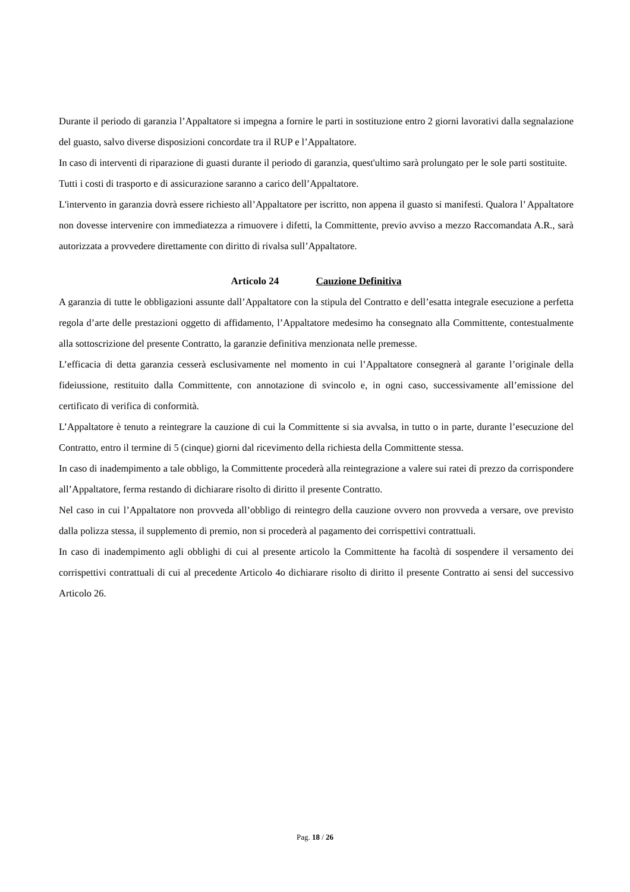Durante il periodo di garanzia l’Appaltatore si impegna a fornire le parti in sostituzione entro 2 giorni lavorativi dalla segnalazione del guasto, salvo diverse disposizioni concordate tra il RUP e l’Appaltatore.
In caso di interventi di riparazione di guasti durante il periodo di garanzia, quest'ultimo sarà prolungato per le sole parti sostituite.
Tutti i costi di trasporto e di assicurazione saranno a carico dell’Appaltatore.
L'intervento in garanzia dovrà essere richiesto all’Appaltatore per iscritto, non appena il guasto si manifesti. Qualora l’ Appaltatore non dovesse intervenire con immediatezza a rimuovere i difetti, la Committente, previo avviso a mezzo Raccomandata A.R., sarà autorizzata a provvedere direttamente con diritto di rivalsa sull’Appaltatore.
Articolo 24 Cauzione Definitiva
A garanzia di tutte le obbligazioni assunte dall’Appaltatore con la stipula del Contratto e dell’esatta integrale esecuzione a perfetta regola d’arte delle prestazioni oggetto di affidamento, l’Appaltatore medesimo ha consegnato alla Committente, contestualmente alla sottoscrizione del presente Contratto, la garanzie definitiva menzionata nelle premesse.
L’efficacia di detta garanzia cesserà esclusivamente nel momento in cui l’Appaltatore consegnerà al garante l’originale della fideiussione, restituito dalla Committente, con annotazione di svincolo e, in ogni caso, successivamente all’emissione del certificato di verifica di conformità.
L’Appaltatore è tenuto a reintegrare la cauzione di cui la Committente si sia avvalsa, in tutto o in parte, durante l’esecuzione del Contratto, entro il termine di 5 (cinque) giorni dal ricevimento della richiesta della Committente stessa.
In caso di inadempimento a tale obbligo, la Committente procederà alla reintegrazione a valere sui ratei di prezzo da corrispondere all’Appaltatore, ferma restando di dichiarare risolto di diritto il presente Contratto.
Nel caso in cui l’Appaltatore non provveda all’obbligo di reintegro della cauzione ovvero non provveda a versare, ove previsto dalla polizza stessa, il supplemento di premio, non si procederà al pagamento dei corrispettivi contrattuali.
In caso di inadempimento agli obblighi di cui al presente articolo la Committente ha facoltà di sospendere il versamento dei corrispettivi contrattuali di cui al precedente Articolo 4o dichiarare risolto di diritto il presente Contratto ai sensi del successivo Articolo 26.
Pag. 18 / 26